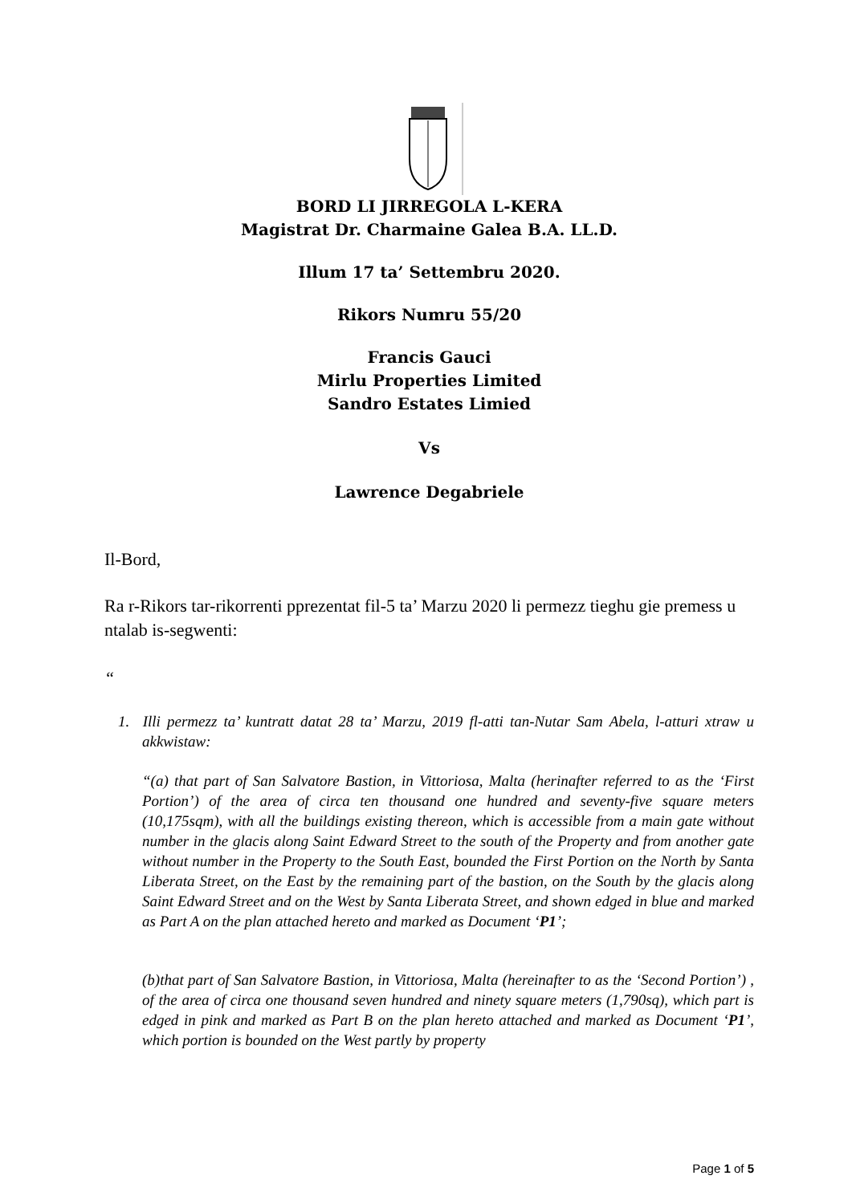BORD LI JIRREGOLA L-KERA
Magistrat Dr. Charmaine Galea B.A. LL.D.
Illum 17 ta’ Settembru 2020.
Rikors Numru 55/20
Francis Gauci
Mirlu Properties Limited
Sandro Estates Limied
Vs
Lawrence Degabriele
Il-Bord,
Ra r-Rikors tar-rikorrenti pprezentat fil-5 ta’ Marzu 2020 li permezz tieghu gie premess u ntalab is-segwenti:
“
1. Illi permezz ta’ kuntratt datat 28 ta’ Marzu, 2019 fl-atti tan-Nutar Sam Abela, l-atturi xtraw u akkwistaw:
“(a) that part of San Salvatore Bastion, in Vittoriosa, Malta (herinafter referred to as the ‘First Portion’) of the area of circa ten thousand one hundred and seventy-five square meters (10,175sqm), with all the buildings existing thereon, which is accessible from a main gate without number in the glacis along Saint Edward Street to the south of the Property and from another gate without number in the Property to the South East, bounded the First Portion on the North by Santa Liberata Street, on the East by the remaining part of the bastion, on the South by the glacis along Saint Edward Street and on the West by Santa Liberata Street, and shown edged in blue and marked as Part A on the plan attached hereto and marked as Document ‘P1’;
(b)that part of San Salvatore Bastion, in Vittoriosa, Malta (hereinafter to as the ‘Second Portion’) , of the area of circa one thousand seven hundred and ninety square meters (1,790sq), which part is edged in pink and marked as Part B on the plan hereto attached and marked as Document ‘P1’, which portion is bounded on the West partly by property
Page 1 of 5